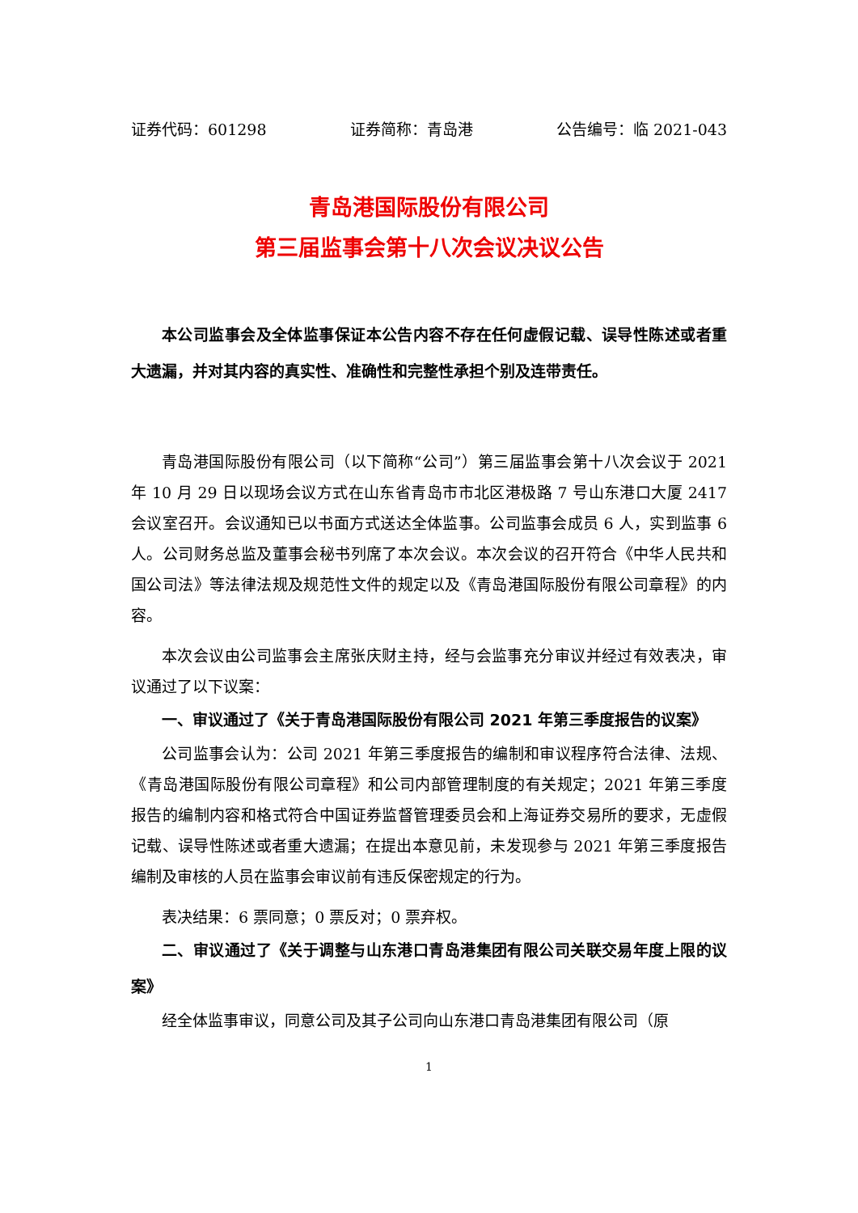证券代码：601298 证券简称：青岛港 公告编号：临 2021-043
青岛港国际股份有限公司
第三届监事会第十八次会议决议公告
本公司监事会及全体监事保证本公告内容不存在任何虚假记载、误导性陈述或者重大遗漏，并对其内容的真实性、准确性和完整性承担个别及连带责任。
青岛港国际股份有限公司（以下简称“公司”）第三届监事会第十八次会议于 2021 年 10 月 29 日以现场会议方式在山东省青岛市市北区港极路 7 号山东港口大厦 2417 会议室召开。会议通知已以书面方式送达全体监事。公司监事会成员 6 人，实到监事 6 人。公司财务总监及董事会秘书列席了本次会议。本次会议的召开符合《中华人民共和国公司法》等法律法规及规范性文件的规定以及《青岛港国际股份有限公司章程》的内容。
本次会议由公司监事会主席张庆财主持，经与会监事充分审议并经过有效表决，审议通过了以下议案：
一、审议通过了《关于青岛港国际股份有限公司 2021 年第三季度报告的议案》
公司监事会认为：公司 2021 年第三季度报告的编制和审议程序符合法律、法规、《青岛港国际股份有限公司章程》和公司内部管理制度的有关规定；2021 年第三季度报告的编制内容和格式符合中国证券监督管理委员会和上海证券交易所的要求，无虚假记载、误导性陈述或者重大遗漏；在提出本意见前，未发现参与 2021 年第三季度报告编制及审核的人员在监事会审议前有违反保密规定的行为。
表决结果：6 票同意；0 票反对；0 票弃权。
二、审议通过了《关于调整与山东港口青岛港集团有限公司关联交易年度上限的议案》
经全体监事审议，同意公司及其子公司向山东港口青岛港集团有限公司（原
1